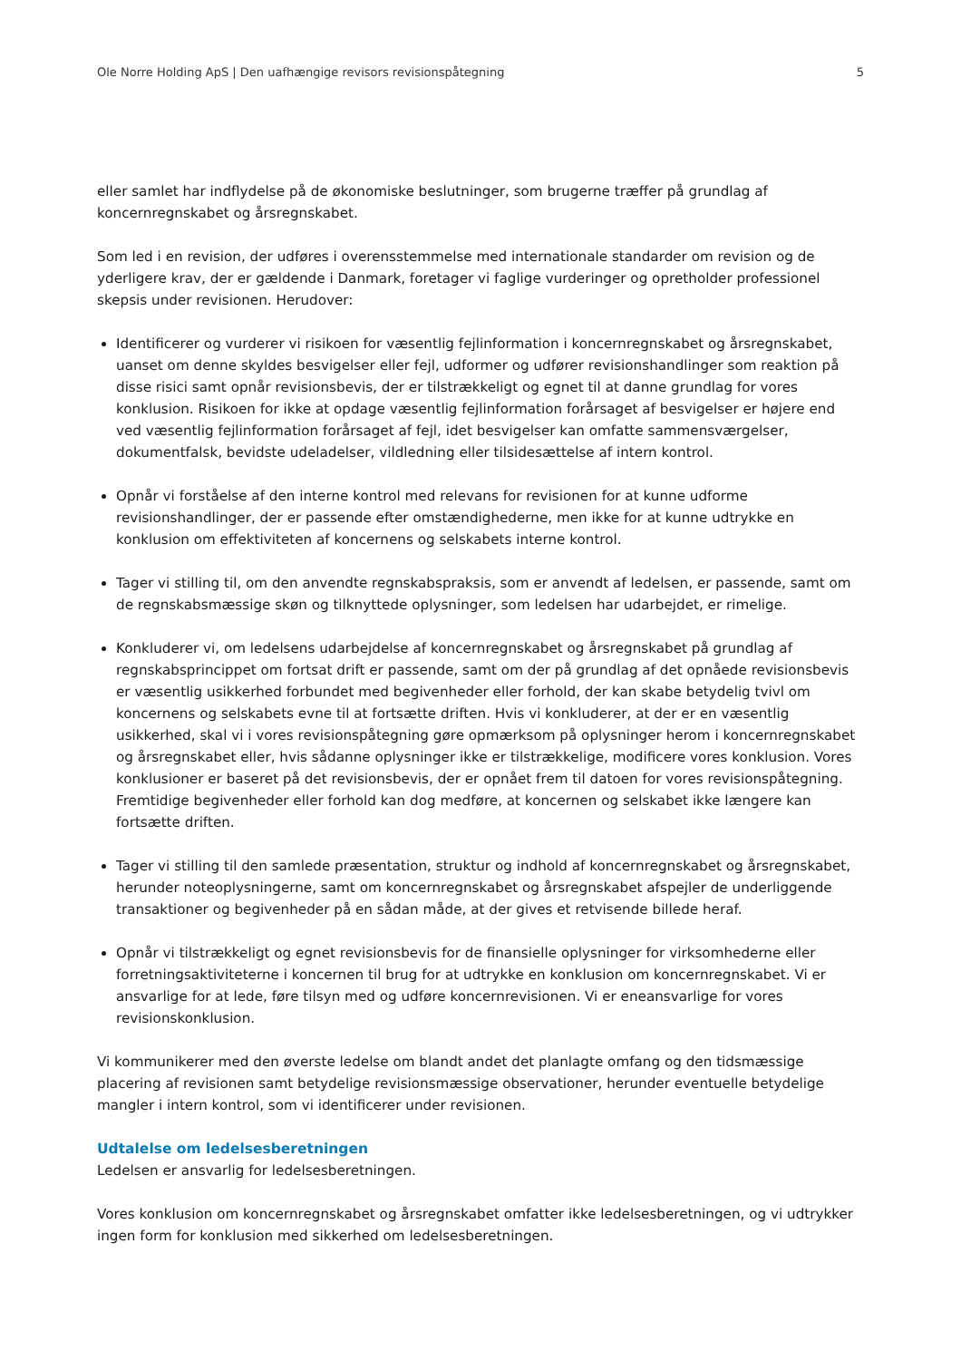Ole Norre Holding ApS | Den uafhængige revisors revisionspåtegning 5
eller samlet har indflydelse på de økonomiske beslutninger, som brugerne træffer på grundlag af koncernregnskabet og årsregnskabet.
Som led i en revision, der udføres i overensstemmelse med internationale standarder om revision og de yderligere krav, der er gældende i Danmark, foretager vi faglige vurderinger og opretholder professionel skepsis under revisionen. Herudover:
Identificerer og vurderer vi risikoen for væsentlig fejlinformation i koncernregnskabet og årsregnskabet, uanset om denne skyldes besvigelser eller fejl, udformer og udfører revisionshandlinger som reaktion på disse risici samt opnår revisionsbevis, der er tilstrækkeligt og egnet til at danne grundlag for vores konklusion. Risikoen for ikke at opdage væsentlig fejlinformation forårsaget af besvigelser er højere end ved væsentlig fejlinformation forårsaget af fejl, idet besvigelser kan omfatte sammensværgelser, dokumentfalsk, bevidste udeladelser, vildledning eller tilsidesættelse af intern kontrol.
Opnår vi forståelse af den interne kontrol med relevans for revisionen for at kunne udforme revisionshandlinger, der er passende efter omstændighederne, men ikke for at kunne udtrykke en konklusion om effektiviteten af koncernens og selskabets interne kontrol.
Tager vi stilling til, om den anvendte regnskabspraksis, som er anvendt af ledelsen, er passende, samt om de regnskabsmæssige skøn og tilknyttede oplysninger, som ledelsen har udarbejdet, er rimelige.
Konkluderer vi, om ledelsens udarbejdelse af koncernregnskabet og årsregnskabet på grundlag af regnskabsprincippet om fortsat drift er passende, samt om der på grundlag af det opnåede revisionsbevis er væsentlig usikkerhed forbundet med begivenheder eller forhold, der kan skabe betydelig tvivl om koncernens og selskabets evne til at fortsætte driften. Hvis vi konkluderer, at der er en væsentlig usikkerhed, skal vi i vores revisionspåtegning gøre opmærksom på oplysninger herom i koncernregnskabet og årsregnskabet eller, hvis sådanne oplysninger ikke er tilstrækkelige, modificere vores konklusion. Vores konklusioner er baseret på det revisionsbevis, der er opnået frem til datoen for vores revisionspåtegning. Fremtidige begivenheder eller forhold kan dog medføre, at koncernen og selskabet ikke længere kan fortsætte driften.
Tager vi stilling til den samlede præsentation, struktur og indhold af koncernregnskabet og årsregnskabet, herunder noteoplysningerne, samt om koncernregnskabet og årsregnskabet afspejler de underliggende transaktioner og begivenheder på en sådan måde, at der gives et retvisende billede heraf.
Opnår vi tilstrækkeligt og egnet revisionsbevis for de finansielle oplysninger for virksomhederne eller forretningsaktiviteterne i koncernen til brug for at udtrykke en konklusion om koncernregnskabet. Vi er ansvarlige for at lede, føre tilsyn med og udføre koncernrevisionen. Vi er eneansvarlige for vores revisionskonklusion.
Vi kommunikerer med den øverste ledelse om blandt andet det planlagte omfang og den tidsmæssige placering af revisionen samt betydelige revisionsmæssige observationer, herunder eventuelle betydelige mangler i intern kontrol, som vi identificerer under revisionen.
Udtalelse om ledelsesberetningen
Ledelsen er ansvarlig for ledelsesberetningen.
Vores konklusion om koncernregnskabet og årsregnskabet omfatter ikke ledelsesberetningen, og vi udtrykker ingen form for konklusion med sikkerhed om ledelsesberetningen.